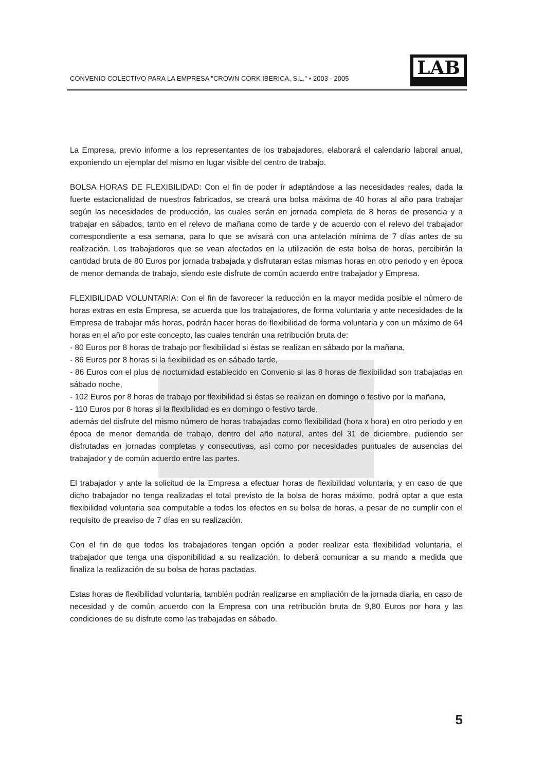CONVENIO COLECTIVO PARA LA EMPRESA "CROWN CORK IBERICA, S.L." • 2003 - 2005
LAB
La Empresa, previo informe a los representantes de los trabajadores, elaborará el calendario laboral anual, exponiendo un ejemplar del mismo en lugar visible del centro de trabajo.
BOLSA HORAS DE FLEXIBILIDAD: Con el fin de poder ir adaptándose a las necesidades reales, dada la fuerte estacionalidad de nuestros fabricados, se creará una bolsa máxima de 40 horas al año para trabajar según las necesidades de producción, las cuales serán en jornada completa de 8 horas de presencia y a trabajar en sábados, tanto en el relevo de mañana como de tarde y de acuerdo con el relevo del trabajador correspondiente a esa semana, para lo que se avisará con una antelación mínima de 7 días antes de su realización. Los trabajadores que se vean afectados en la utilización de esta bolsa de horas, percibirán la cantidad bruta de 80 Euros por jornada trabajada y disfrutaran estas mismas horas en otro periodo y en época de menor demanda de trabajo, siendo este disfrute de común acuerdo entre trabajador y Empresa.
FLEXIBILIDAD VOLUNTARIA: Con el fin de favorecer la reducción en la mayor medida posible el número de horas extras en esta Empresa, se acuerda que los trabajadores, de forma voluntaria y ante necesidades de la Empresa de trabajar más horas, podrán hacer horas de flexibilidad de forma voluntaria y con un máximo de 64 horas en el año por este concepto, las cuales tendrán una retribución bruta de:
- 80 Euros por 8 horas de trabajo por flexibilidad si éstas se realizan en sábado por la mañana,
- 86 Euros por 8 horas si la flexibilidad es en sábado tarde,
- 86 Euros con el plus de nocturnidad establecido en Convenio si las 8 horas de flexibilidad son trabajadas en sábado noche,
- 102 Euros por 8 horas de trabajo por flexibilidad si éstas se realizan en domingo o festivo por la mañana,
- 110 Euros por 8 horas si la flexibilidad es en domingo o festivo tarde,
además del disfrute del mismo número de horas trabajadas como flexibilidad (hora x hora) en otro periodo y en época de menor demanda de trabajo, dentro del año natural, antes del 31 de diciembre, pudiendo ser disfrutadas en jornadas completas y consecutivas, así como por necesidades puntuales de ausencias del trabajador y de común acuerdo entre las partes.
El trabajador y ante la solicitud de la Empresa a efectuar horas de flexibilidad voluntaria, y en caso de que dicho trabajador no tenga realizadas el total previsto de la bolsa de horas máximo, podrá optar a que esta flexibilidad voluntaria sea computable a todos los efectos en su bolsa de horas, a pesar de no cumplir con el requisito de preaviso de 7 días en su realización.
Con el fin de que todos los trabajadores tengan opción a poder realizar esta flexibilidad voluntaria, el trabajador que tenga una disponibilidad a su realización, lo deberá comunicar a su mando a medida que finaliza la realización de su bolsa de horas pactadas.
Estas horas de flexibilidad voluntaria, también podrán realizarse en ampliación de la jornada diaria, en caso de necesidad y de común acuerdo con la Empresa con una retribución bruta de 9,80 Euros por hora y las condiciones de su disfrute como las trabajadas en sábado.
5